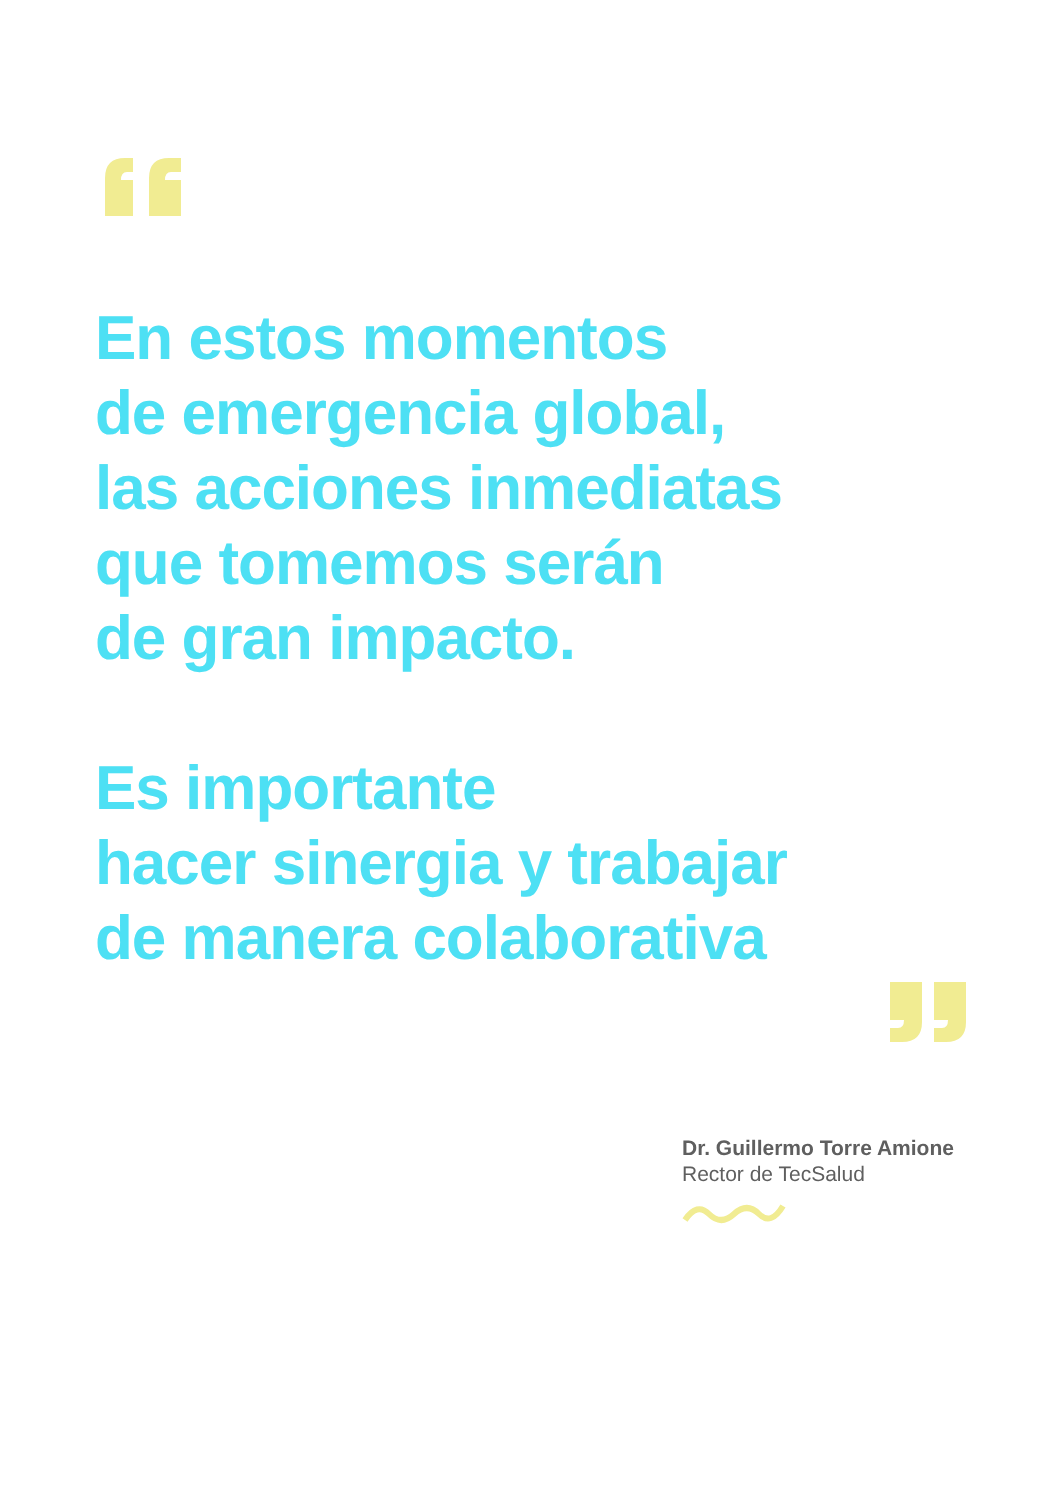En estos momentos
de emergencia global,
las acciones inmediatas
que tomemos serán
de gran impacto.
Es importante
hacer sinergia y trabajar
de manera colaborativa
Dr. Guillermo Torre Amione
Rector de TecSalud